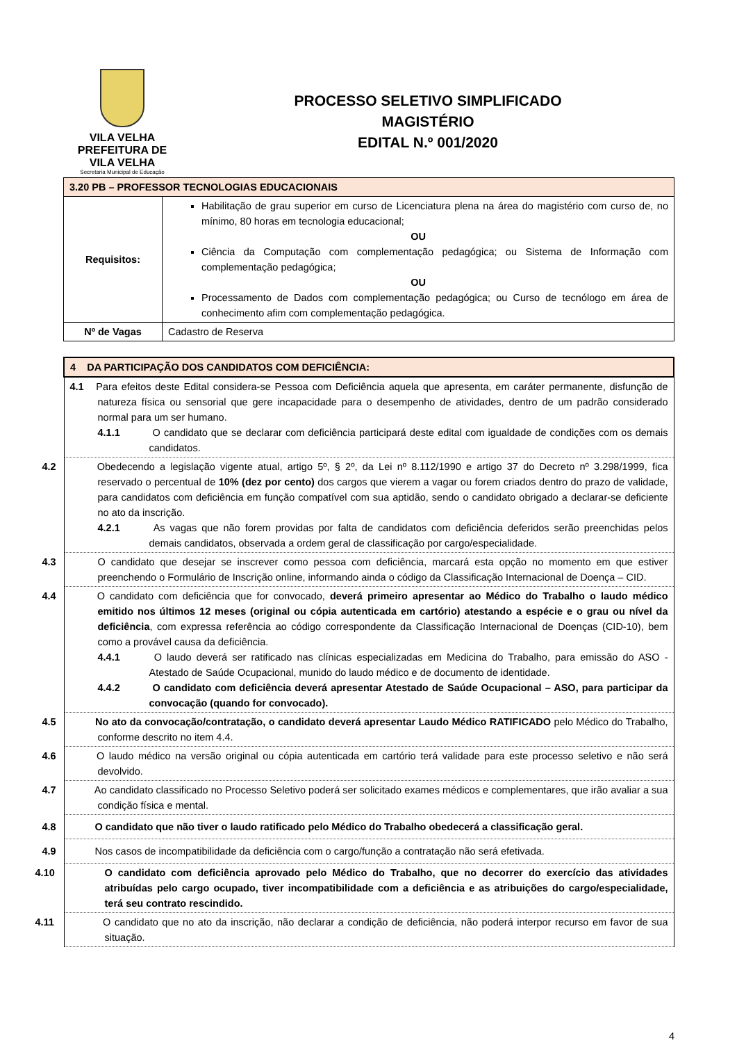VILA VELHA
PREFEITURA DE
VILA VELHA
Secretaria Municipal de Educação
PROCESSO SELETIVO SIMPLIFICADO
MAGISTÉRIO
EDITAL N.º 001/2020
| 3.20 PB – PROFESSOR TECNOLOGIAS EDUCACIONAIS | |
| Requisitos: | Habilitação de grau superior em curso de Licenciatura plena na área do magistério com curso de, no mínimo, 80 horas em tecnologia educacional; OU Ciência da Computação com complementação pedagógica; ou Sistema de Informação com complementação pedagógica; OU Processamento de Dados com complementação pedagógica; ou Curso de tecnólogo em área de conhecimento afim com complementação pedagógica. |
| Nº de Vagas | Cadastro de Reserva |
| 4 DA PARTICIPAÇÃO DOS CANDIDATOS COM DEFICIÊNCIA: |
| 4.1 Para efeitos deste Edital considera-se Pessoa com Deficiência aquela que apresenta, em caráter permanente, disfunção de natureza física ou sensorial que gere incapacidade para o desempenho de atividades, dentro de um padrão considerado normal para um ser humano. 4.1.1 O candidato que se declarar com deficiência participará deste edital com igualdade de condições com os demais candidatos. |
| 4.2 Obedecendo a legislação vigente atual, artigo 5º, § 2º, da Lei nº 8.112/1990 e artigo 37 do Decreto nº 3.298/1999, fica reservado o percentual de 10% (dez por cento) dos cargos que vierem a vagar ou forem criados dentro do prazo de validade, para candidatos com deficiência em função compatível com sua aptidão, sendo o candidato obrigado a declarar-se deficiente no ato da inscrição. 4.2.1 As vagas que não forem providas por falta de candidatos com deficiência deferidos serão preenchidas pelos demais candidatos, observada a ordem geral de classificação por cargo/especialidade. |
| 4.3 O candidato que desejar se inscrever como pessoa com deficiência, marcará esta opção no momento em que estiver preenchendo o Formulário de Inscrição online, informando ainda o código da Classificação Internacional de Doença – CID. |
| 4.4 O candidato com deficiência que for convocado, deverá primeiro apresentar ao Médico do Trabalho o laudo médico emitido nos últimos 12 meses (original ou cópia autenticada em cartório) atestando a espécie e o grau ou nível da deficiência , com expressa referência ao código correspondente da Classificação Internacional de Doenças (CID-10), bem como a provável causa da deficiência. 4.4.1 O laudo deverá ser ratificado nas clínicas especializadas em Medicina do Trabalho, para emissão do ASO - Atestado de Saúde Ocupacional, munido do laudo médico e de documento de identidade. 4.4.2 O candidato com deficiência deverá apresentar Atestado de Saúde Ocupacional – ASO, para participar da convocação (quando for convocado). |
| 4.5 No ato da convocação/contratação, o candidato deverá apresentar Laudo Médico RATIFICADO pelo Médico do Trabalho, conforme descrito no item 4.4. |
| 4.6 O laudo médico na versão original ou cópia autenticada em cartório terá validade para este processo seletivo e não será devolvido. |
| 4.7 Ao candidato classificado no Processo Seletivo poderá ser solicitado exames médicos e complementares, que irão avaliar a sua condição física e mental. |
| 4.8 O candidato que não tiver o laudo ratificado pelo Médico do Trabalho obedecerá a classificação geral. |
| 4.9 Nos casos de incompatibilidade da deficiência com o cargo/função a contratação não será efetivada. |
| 4.10 O candidato com deficiência aprovado pelo Médico do Trabalho, que no decorrer do exercício das atividades atribuídas pelo cargo ocupado, tiver incompatibilidade com a deficiência e as atribuições do cargo/especialidade, terá seu contrato rescindido. |
| 4.11 O candidato que no ato da inscrição, não declarar a condição de deficiência, não poderá interpor recurso em favor de sua situação. |
4